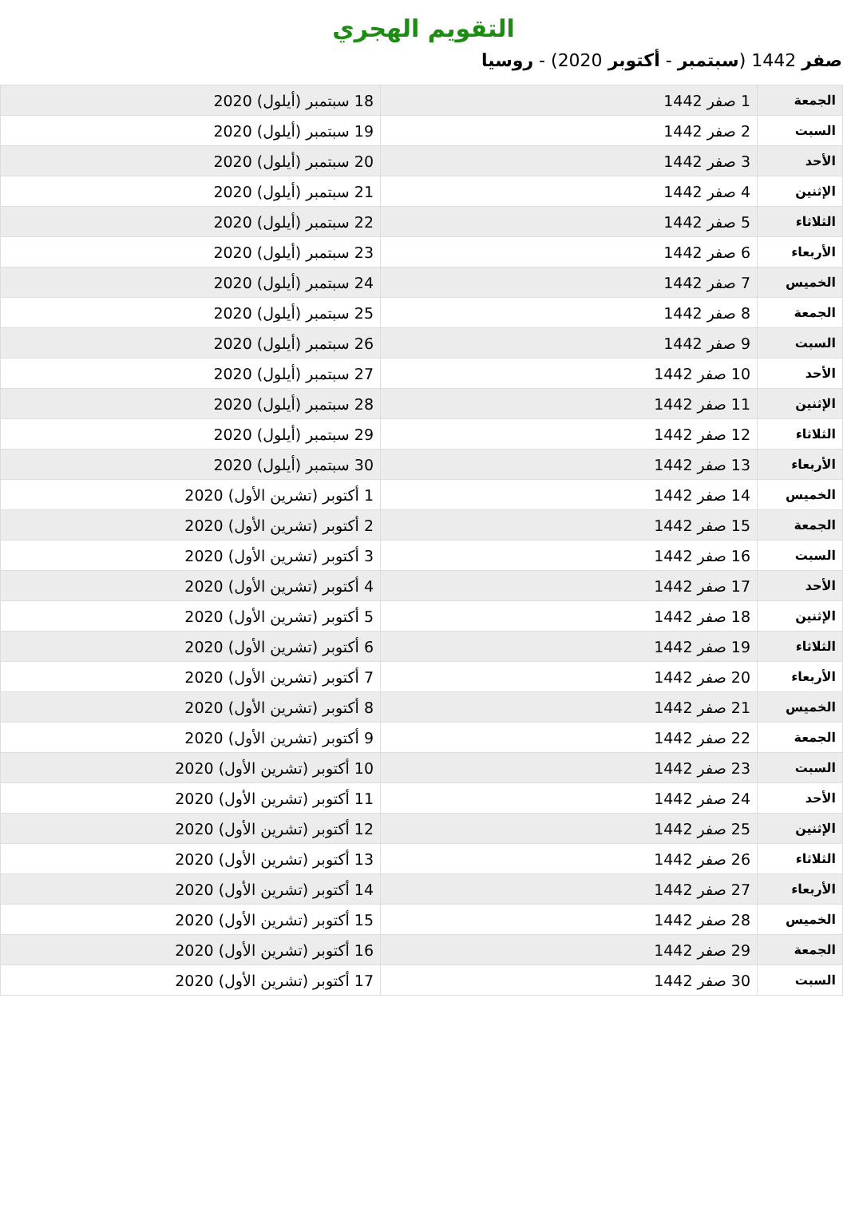التقويم الهجري
صفر 1442 (سبتمبر - أكتوبر 2020) - روسيا
| الجمعة | 1 صفر 1442 | 18 سبتمبر (أيلول) 2020 |
| السبت | 2 صفر 1442 | 19 سبتمبر (أيلول) 2020 |
| الأحد | 3 صفر 1442 | 20 سبتمبر (أيلول) 2020 |
| الإثنين | 4 صفر 1442 | 21 سبتمبر (أيلول) 2020 |
| الثلاثاء | 5 صفر 1442 | 22 سبتمبر (أيلول) 2020 |
| الأربعاء | 6 صفر 1442 | 23 سبتمبر (أيلول) 2020 |
| الخميس | 7 صفر 1442 | 24 سبتمبر (أيلول) 2020 |
| الجمعة | 8 صفر 1442 | 25 سبتمبر (أيلول) 2020 |
| السبت | 9 صفر 1442 | 26 سبتمبر (أيلول) 2020 |
| الأحد | 10 صفر 1442 | 27 سبتمبر (أيلول) 2020 |
| الإثنين | 11 صفر 1442 | 28 سبتمبر (أيلول) 2020 |
| الثلاثاء | 12 صفر 1442 | 29 سبتمبر (أيلول) 2020 |
| الأربعاء | 13 صفر 1442 | 30 سبتمبر (أيلول) 2020 |
| الخميس | 14 صفر 1442 | 1 أكتوبر (تشرين الأول) 2020 |
| الجمعة | 15 صفر 1442 | 2 أكتوبر (تشرين الأول) 2020 |
| السبت | 16 صفر 1442 | 3 أكتوبر (تشرين الأول) 2020 |
| الأحد | 17 صفر 1442 | 4 أكتوبر (تشرين الأول) 2020 |
| الإثنين | 18 صفر 1442 | 5 أكتوبر (تشرين الأول) 2020 |
| الثلاثاء | 19 صفر 1442 | 6 أكتوبر (تشرين الأول) 2020 |
| الأربعاء | 20 صفر 1442 | 7 أكتوبر (تشرين الأول) 2020 |
| الخميس | 21 صفر 1442 | 8 أكتوبر (تشرين الأول) 2020 |
| الجمعة | 22 صفر 1442 | 9 أكتوبر (تشرين الأول) 2020 |
| السبت | 23 صفر 1442 | 10 أكتوبر (تشرين الأول) 2020 |
| الأحد | 24 صفر 1442 | 11 أكتوبر (تشرين الأول) 2020 |
| الإثنين | 25 صفر 1442 | 12 أكتوبر (تشرين الأول) 2020 |
| الثلاثاء | 26 صفر 1442 | 13 أكتوبر (تشرين الأول) 2020 |
| الأربعاء | 27 صفر 1442 | 14 أكتوبر (تشرين الأول) 2020 |
| الخميس | 28 صفر 1442 | 15 أكتوبر (تشرين الأول) 2020 |
| الجمعة | 29 صفر 1442 | 16 أكتوبر (تشرين الأول) 2020 |
| السبت | 30 صفر 1442 | 17 أكتوبر (تشرين الأول) 2020 |